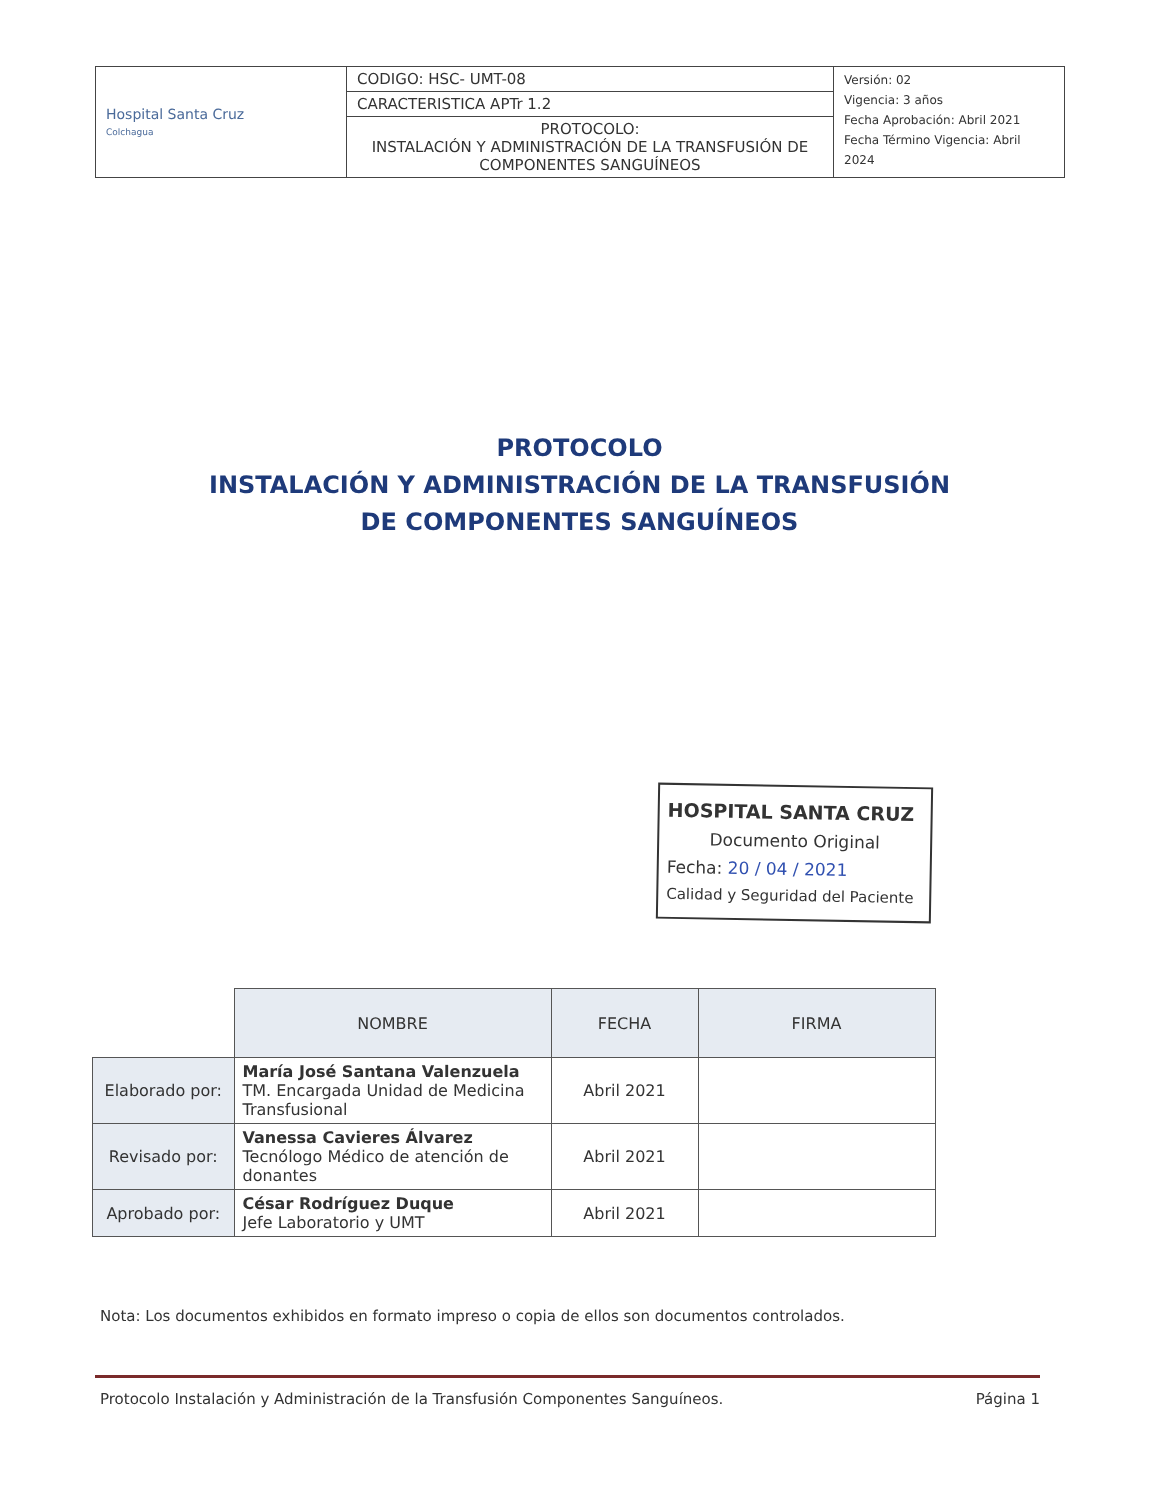| Hospital Santa Cruz Colchagua | CODIGO: HSC- UMT-08 | Versión: 02 Vigencia: 3 años Fecha Aprobación: Abril 2021 Fecha Término Vigencia: Abril 2024 |
| | CARACTERISTICA APTr 1.2 | |
| | PROTOCOLO: INSTALACIÓN Y ADMINISTRACIÓN DE LA TRANSFUSIÓN DE COMPONENTES SANGUÍNEOS | |
PROTOCOLO
INSTALACIÓN Y ADMINISTRACIÓN DE LA TRANSFUSIÓN
DE COMPONENTES SANGUÍNEOS
HOSPITAL SANTA CRUZ
Documento Original
Fecha: 20 / 04 / 2021
Calidad y Seguridad del Paciente
| | NOMBRE | FECHA | FIRMA |
| --- | --- | --- | --- |
| Elaborado por: | María José Santana Valenzuela TM. Encargada Unidad de Medicina Transfusional | Abril 2021 | |
| Revisado por: | Vanessa Cavieres Álvarez Tecnólogo Médico de atención de donantes | Abril 2021 | |
| Aprobado por: | César Rodríguez Duque Jefe Laboratorio y UMT | Abril 2021 | |
Nota: Los documentos exhibidos en formato impreso o copia de ellos son documentos controlados.
Protocolo Instalación y Administración de la Transfusión Componentes Sanguíneos. Página 1